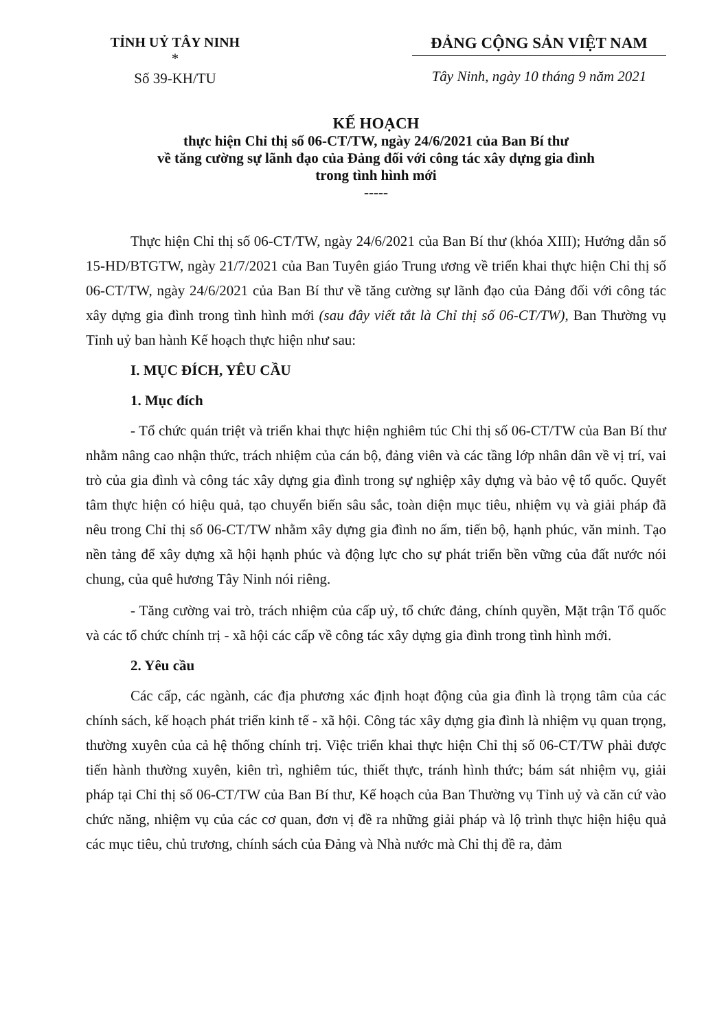TỈNH UỶ TÂY NINH
*
Số 39-KH/TU
ĐẢNG CỘNG SẢN VIỆT NAM
Tây Ninh, ngày 10 tháng 9 năm 2021
KẾ HOẠCH
thực hiện Chỉ thị số 06-CT/TW, ngày 24/6/2021 của Ban Bí thư
về tăng cường sự lãnh đạo của Đảng đối với công tác xây dựng gia đình
trong tình hình mới
-----
Thực hiện Chỉ thị số 06-CT/TW, ngày 24/6/2021 của Ban Bí thư (khóa XIII); Hướng dẫn số 15-HD/BTGTW, ngày 21/7/2021 của Ban Tuyên giáo Trung ương về triển khai thực hiện Chỉ thị số 06-CT/TW, ngày 24/6/2021 của Ban Bí thư về tăng cường sự lãnh đạo của Đảng đối với công tác xây dựng gia đình trong tình hình mới (sau đây viết tắt là Chỉ thị số 06-CT/TW), Ban Thường vụ Tỉnh uỷ ban hành Kế hoạch thực hiện như sau:
I. MỤC ĐÍCH, YÊU CẦU
1. Mục đích
- Tổ chức quán triệt và triển khai thực hiện nghiêm túc Chỉ thị số 06-CT/TW của Ban Bí thư nhằm nâng cao nhận thức, trách nhiệm của cán bộ, đảng viên và các tầng lớp nhân dân về vị trí, vai trò của gia đình và công tác xây dựng gia đình trong sự nghiệp xây dựng và bảo vệ tổ quốc. Quyết tâm thực hiện có hiệu quả, tạo chuyển biến sâu sắc, toàn diện mục tiêu, nhiệm vụ và giải pháp đã nêu trong Chỉ thị số 06-CT/TW nhằm xây dựng gia đình no ấm, tiến bộ, hạnh phúc, văn minh. Tạo nền tảng để xây dựng xã hội hạnh phúc và động lực cho sự phát triển bền vững của đất nước nói chung, của quê hương Tây Ninh nói riêng.
- Tăng cường vai trò, trách nhiệm của cấp uỷ, tổ chức đảng, chính quyền, Mặt trận Tổ quốc và các tổ chức chính trị - xã hội các cấp về công tác xây dựng gia đình trong tình hình mới.
2. Yêu cầu
Các cấp, các ngành, các địa phương xác định hoạt động của gia đình là trọng tâm của các chính sách, kế hoạch phát triển kinh tế - xã hội. Công tác xây dựng gia đình là nhiệm vụ quan trọng, thường xuyên của cả hệ thống chính trị. Việc triển khai thực hiện Chỉ thị số 06-CT/TW phải được tiến hành thường xuyên, kiên trì, nghiêm túc, thiết thực, tránh hình thức; bám sát nhiệm vụ, giải pháp tại Chỉ thị số 06-CT/TW của Ban Bí thư, Kế hoạch của Ban Thường vụ Tỉnh uỷ và căn cứ vào chức năng, nhiệm vụ của các cơ quan, đơn vị đề ra những giải pháp và lộ trình thực hiện hiệu quả các mục tiêu, chủ trương, chính sách của Đảng và Nhà nước mà Chỉ thị đề ra, đảm